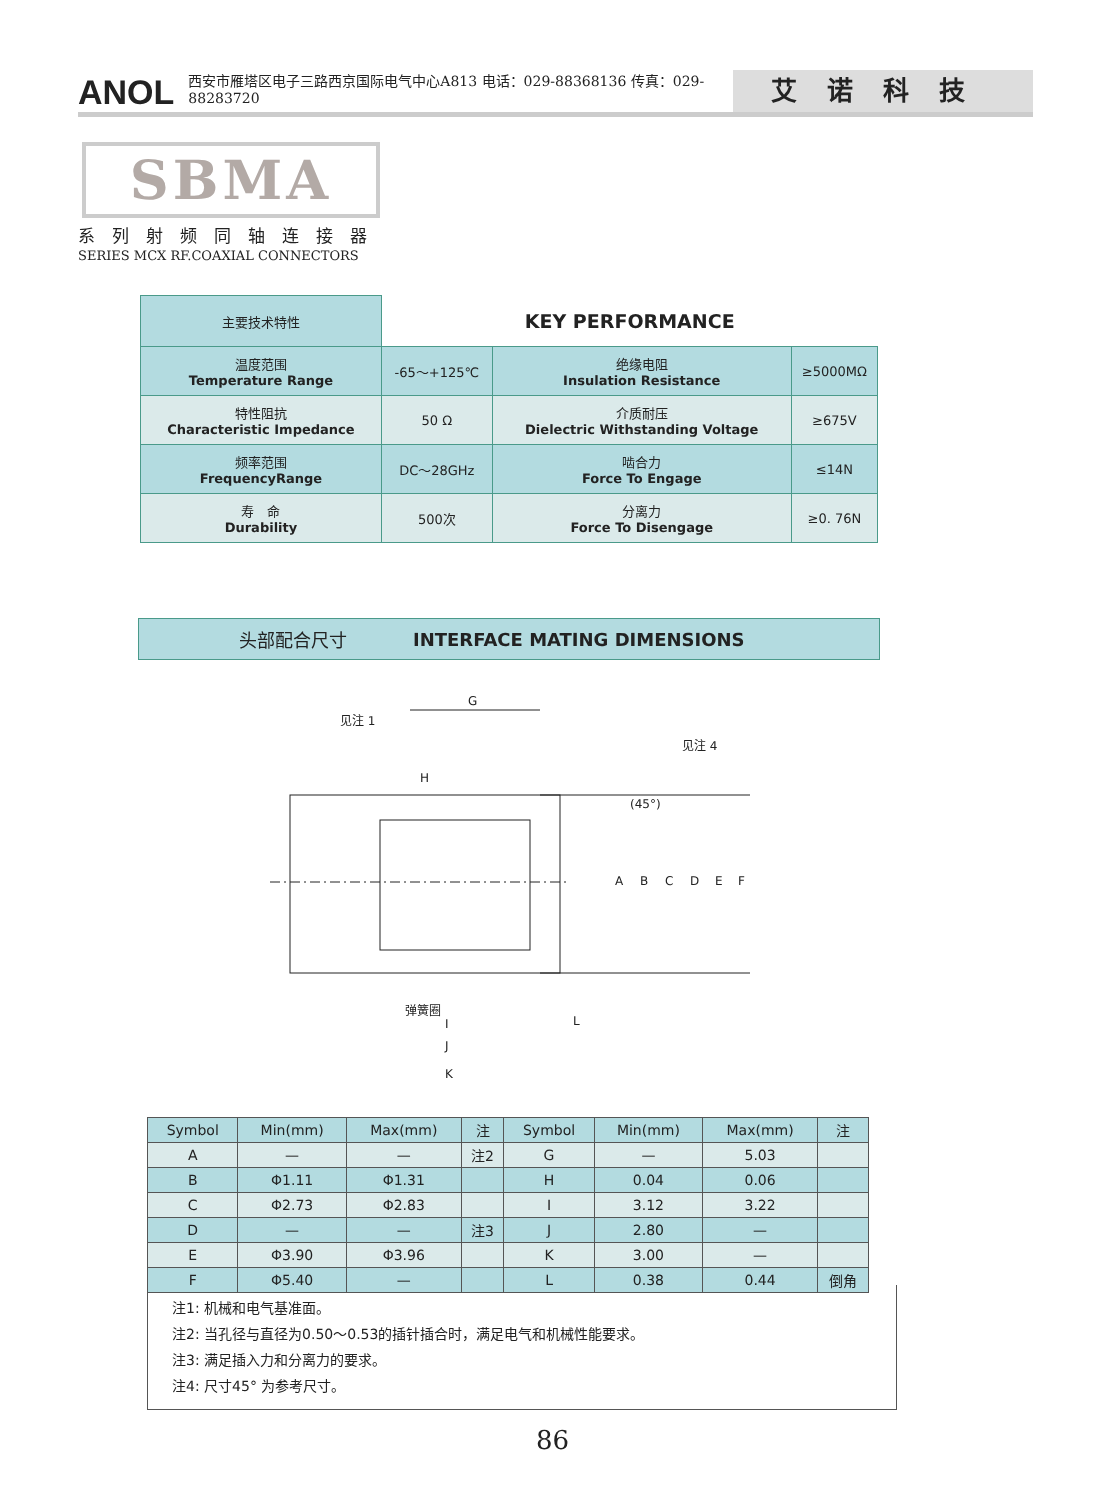ANOL 西安市雁塔区电子三路西京国际电气中心A813 电话：029-88368136 传真：029-88283720 艾诺科技
SBMA
系列射频同轴连接器
SERIES MCX RF.COAXIAL CONNECTORS
| 主要技术特性 | KEY PERFORMANCE | | |
| 温度范围 Temperature Range | -65～+125℃ | 绝缘电阻 Insulation Resistance | ≥5000MΩ |
| 特性阻抗 Characteristic Impedance | 50 Ω | 介质耐压 Dielectric Withstanding Voltage | ≥675V |
| 频率范围 FrequencyRange | DC～28GHz | 啮合力 Force To Engage | ≤14N |
| 寿 命 Durability | 500次 | 分离力 Force To Disengage | ≥0. 76N |
头部配合尺寸 INTERFACE MATING DIMENSIONS
G
见注 1
H
见注 4
(45°)
弹簧圈
I
J
K
L
A
B
C
D
E
F
| Symbol | Min(mm) | Max(mm) | 注 | Symbol | Min(mm) | Max(mm) | 注 |
| --- | --- | --- | --- | --- | --- | --- | --- |
| A | — | — | 注2 | G | — | 5.03 | |
| B | Φ1.11 | Φ1.31 | | H | 0.04 | 0.06 | |
| C | Φ2.73 | Φ2.83 | | I | 3.12 | 3.22 | |
| D | — | — | 注3 | J | 2.80 | — | |
| E | Φ3.90 | Φ3.96 | | K | 3.00 | — | |
| F | Φ5.40 | — | | L | 0.38 | 0.44 | 倒角 |
注1: 机械和电气基准面。
注2: 当孔径与直径为0.50～0.53的插针插合时，满足电气和机械性能要求。
注3: 满足插入力和分离力的要求。
注4: 尺寸45° 为参考尺寸。
86